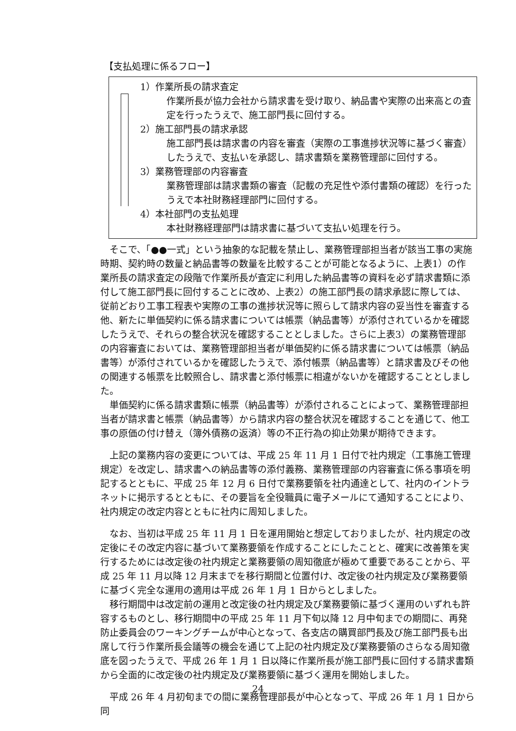【支払処理に係るフロー】
1）作業所長の請求査定
作業所長が協力会社から請求書を受け取り、納品書や実際の出来高との査定を行ったうえで、施工部門長に回付する。
2）施工部門長の請求承認
施工部門長は請求書の内容を審査（実際の工事進捗状況等に基づく審査）したうえで、支払いを承認し、請求書類を業務管理部に回付する。
3）業務管理部の内容審査
業務管理部は請求書類の審査（記載の充足性や添付書類の確認）を行ったうえで本社財務経理部門に回付する。
4）本社部門の支払処理
本社財務経理部門は請求書に基づいて支払い処理を行う。
そこで、「●●一式」という抽象的な記載を禁止し、業務管理部担当者が該当工事の実施時期、契約時の数量と納品書等の数量を比較することが可能となるように、上表1）の作業所長の請求査定の段階で作業所長が査定に利用した納品書等の資料を必ず請求書類に添付して施工部門長に回付することに改め、上表2）の施工部門長の請求承認に際しては、従前どおり工事工程表や実際の工事の進捗状況等に照らして請求内容の妥当性を審査する他、新たに単価契約に係る請求書については帳票（納品書等）が添付されているかを確認したうえで、それらの整合状況を確認することとしました。さらに上表3）の業務管理部の内容審査においては、業務管理部担当者が単価契約に係る請求書については帳票（納品書等）が添付されているかを確認したうえで、添付帳票（納品書等）と請求書及びその他の関連する帳票を比較照合し、請求書と添付帳票に相違がないかを確認することとしました。
単価契約に係る請求書類に帳票（納品書等）が添付されることによって、業務管理部担当者が請求書と帳票（納品書等）から請求内容の整合状況を確認することを通じて、他工事の原価の付け替え（簿外債務の返済）等の不正行為の抑止効果が期待できます。
上記の業務内容の変更については、平成 25 年 11 月 1 日付で社内規定（工事施工管理規定）を改定し、請求書への納品書等の添付義務、業務管理部の内容審査に係る事項を明記するとともに、平成 25 年 12 月 6 日付で業務要領を社内通達として、社内のイントラネットに掲示するとともに、その要旨を全役職員に電子メールにて通知することにより、社内規定の改定内容とともに社内に周知しました。
なお、当初は平成 25 年 11 月 1 日を運用開始と想定しておりましたが、社内規定の改定後にその改定内容に基づいて業務要領を作成することにしたことと、確実に改善策を実行するためには改定後の社内規定と業務要領の周知徹底が極めて重要であることから、平成 25 年 11 月以降 12 月末までを移行期間と位置付け、改定後の社内規定及び業務要領に基づく完全な運用の適用は平成 26 年 1 月 1 日からとしました。
移行期間中は改定前の運用と改定後の社内規定及び業務要領に基づく運用のいずれも許容するものとし、移行期間中の平成 25 年 11 月下旬以降 12 月中旬までの期間に、再発防止委員会のワーキングチームが中心となって、各支店の購買部門長及び施工部門長も出席して行う作業所長会議等の機会を通じて上記の社内規定及び業務要領のさらなる周知徹底を図ったうえで、平成 26 年 1 月 1 日以降に作業所長が施工部門長に回付する請求書類から全面的に改定後の社内規定及び業務要領に基づく運用を開始しました。
平成 26 年 4 月初旬までの間に業務管理部長が中心となって、平成 26 年 1 月 1 日から同
24